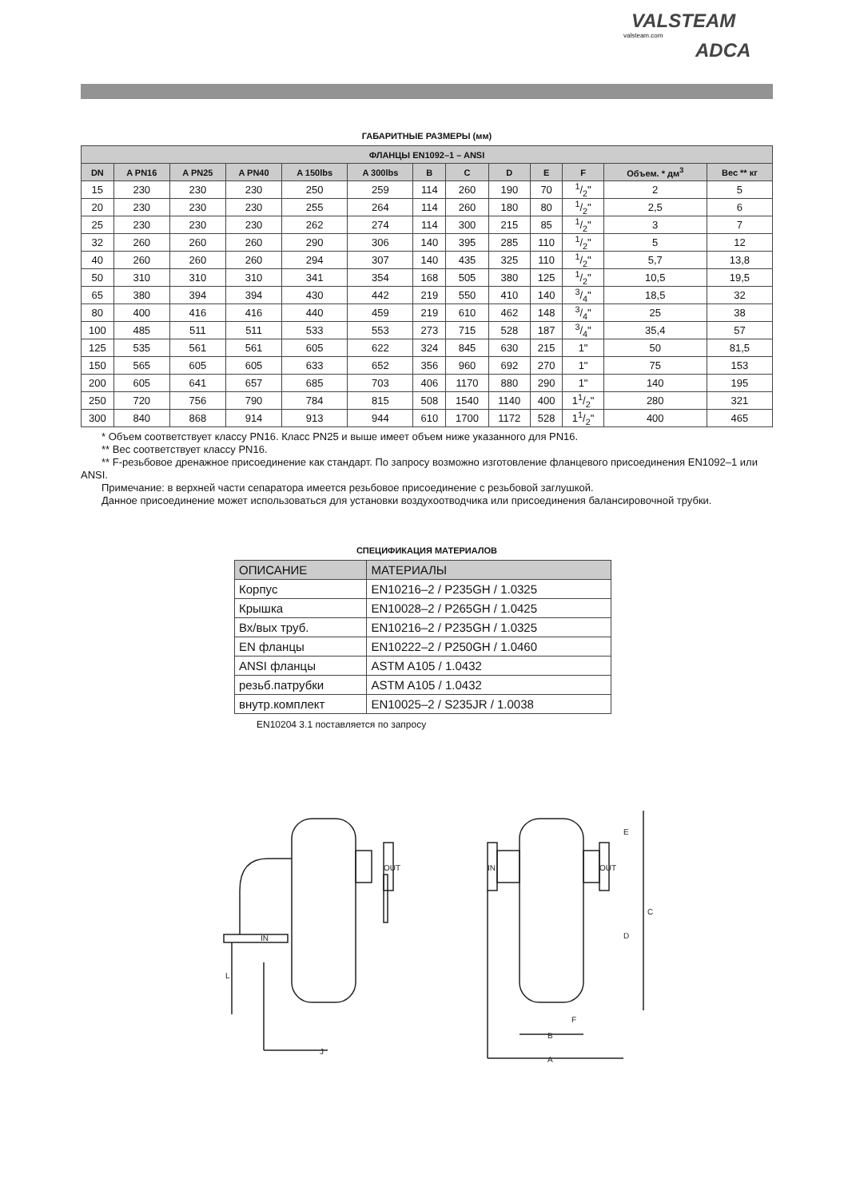VALSTEAM
valsteam.com
ADCA
ГАБАРИТНЫЕ РАЗМЕРЫ (мм)
| ФЛАНЦЫ EN1092–1 – ANSI | | | | | | | | | | | | |
| --- | --- | --- | --- | --- | --- | --- | --- | --- | --- | --- | --- | --- |
| DN | A PN16 | A PN25 | A PN40 | A 150lbs | A 300lbs | B | C | D | E | F | Объем. * дм<sup>3</sup> | Вес ** кг |
| 15 | 230 | 230 | 230 | 250 | 259 | 114 | 260 | 190 | 70 | 1/2" | 2 | 5 |
| 20 | 230 | 230 | 230 | 255 | 264 | 114 | 260 | 180 | 80 | 1/2" | 2,5 | 6 |
| 25 | 230 | 230 | 230 | 262 | 274 | 114 | 300 | 215 | 85 | 1/2" | 3 | 7 |
| 32 | 260 | 260 | 260 | 290 | 306 | 140 | 395 | 285 | 110 | 1/2" | 5 | 12 |
| 40 | 260 | 260 | 260 | 294 | 307 | 140 | 435 | 325 | 110 | 1/2" | 5,7 | 13,8 |
| 50 | 310 | 310 | 310 | 341 | 354 | 168 | 505 | 380 | 125 | 1/2" | 10,5 | 19,5 |
| 65 | 380 | 394 | 394 | 430 | 442 | 219 | 550 | 410 | 140 | 3/4" | 18,5 | 32 |
| 80 | 400 | 416 | 416 | 440 | 459 | 219 | 610 | 462 | 148 | 3/4" | 25 | 38 |
| 100 | 485 | 511 | 511 | 533 | 553 | 273 | 715 | 528 | 187 | 3/4" | 35,4 | 57 |
| 125 | 535 | 561 | 561 | 605 | 622 | 324 | 845 | 630 | 215 | 1" | 50 | 81,5 |
| 150 | 565 | 605 | 605 | 633 | 652 | 356 | 960 | 692 | 270 | 1" | 75 | 153 |
| 200 | 605 | 641 | 657 | 685 | 703 | 406 | 1170 | 880 | 290 | 1" | 140 | 195 |
| 250 | 720 | 756 | 790 | 784 | 815 | 508 | 1540 | 1140 | 400 | 11/2" | 280 | 321 |
| 300 | 840 | 868 | 914 | 913 | 944 | 610 | 1700 | 1172 | 528 | 11/2" | 400 | 465 |
* Объем соответствует классу PN16. Класс PN25 и выше имеет объем ниже указанного для PN16.
** Вес соответствует классу PN16.
** F-резьбовое дренажное присоединение как стандарт. По запросу возможно изготовление фланцевого присоединения EN1092–1 или ANSI.
Примечание: в верхней части сепаратора имеется резьбовое присоединение с резьбовой заглушкой.
Данное присоединение может использоваться для установки воздухоотводчика или присоединения балансировочной трубки.
СПЕЦИФИКАЦИЯ МАТЕРИАЛОВ
| ОПИСАНИЕ | МАТЕРИАЛЫ |
| Корпус | EN10216–2 / P235GH / 1.0325 |
| Крышка | EN10028–2 / P265GH / 1.0425 |
| Вх/вых труб. | EN10216–2 / P235GH / 1.0325 |
| EN фланцы | EN10222–2 / P250GH / 1.0460 |
| ANSI фланцы | ASTM A105 / 1.0432 |
| резьб.патрубки | ASTM A105 / 1.0432 |
| внутр.комплект | EN10025–2 / S235JR / 1.0038 |
EN10204 3.1 поставляется по запросу
J
L
B
A
F
E
C
D
IN
OUT
IN
OUT